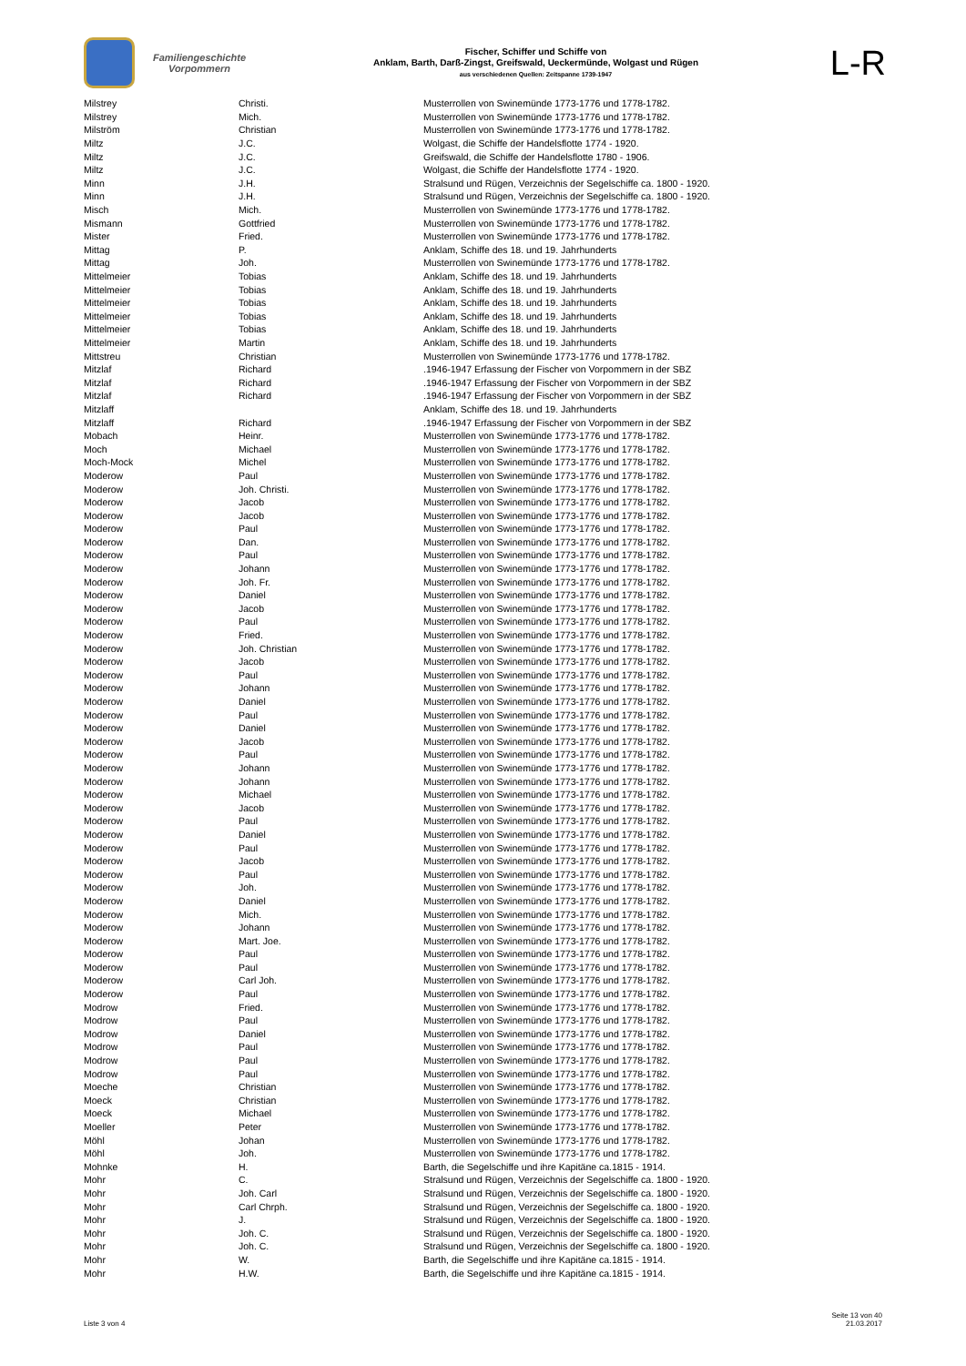Familiengeschichte
Vorpommern
Fischer, Schiffer und Schiffe von
Anklam, Barth, Darß-Zingst, Greifswald, Ueckermünde, Wolgast und Rügen
aus verschiedenen Quellen: Zeitspanne 1739-1947
L-R
| Milstrey | Christi. | Musterrollen von Swinemünde 1773-1776 und 1778-1782. |
| Milstrey | Mich. | Musterrollen von Swinemünde 1773-1776 und 1778-1782. |
| Milström | Christian | Musterrollen von Swinemünde 1773-1776 und 1778-1782. |
| Miltz | J.C. | Wolgast, die Schiffe der Handelsflotte 1774 - 1920. |
| Miltz | J.C. | Greifswald, die Schiffe der Handelsflotte 1780 - 1906. |
| Miltz | J.C. | Wolgast, die Schiffe der Handelsflotte 1774 - 1920. |
| Minn | J.H. | Stralsund und Rügen, Verzeichnis der Segelschiffe ca. 1800 - 1920. |
| Minn | J.H. | Stralsund und Rügen, Verzeichnis der Segelschiffe ca. 1800 - 1920. |
| Misch | Mich. | Musterrollen von Swinemünde 1773-1776 und 1778-1782. |
| Mismann | Gottfried | Musterrollen von Swinemünde 1773-1776 und 1778-1782. |
| Mister | Fried. | Musterrollen von Swinemünde 1773-1776 und 1778-1782. |
| Mittag | P. | Anklam, Schiffe des 18. und 19. Jahrhunderts |
| Mittag | Joh. | Musterrollen von Swinemünde 1773-1776 und 1778-1782. |
| Mittelmeier | Tobias | Anklam, Schiffe des 18. und 19. Jahrhunderts |
| Mittelmeier | Tobias | Anklam, Schiffe des 18. und 19. Jahrhunderts |
| Mittelmeier | Tobias | Anklam, Schiffe des 18. und 19. Jahrhunderts |
| Mittelmeier | Tobias | Anklam, Schiffe des 18. und 19. Jahrhunderts |
| Mittelmeier | Tobias | Anklam, Schiffe des 18. und 19. Jahrhunderts |
| Mittelmeier | Martin | Anklam, Schiffe des 18. und 19. Jahrhunderts |
| Mittstreu | Christian | Musterrollen von Swinemünde 1773-1776 und 1778-1782. |
| Mitzlaf | Richard | .1946-1947 Erfassung der Fischer von Vorpommern in der SBZ |
| Mitzlaf | Richard | .1946-1947 Erfassung der Fischer von Vorpommern in der SBZ |
| Mitzlaf | Richard | .1946-1947 Erfassung der Fischer von Vorpommern in der SBZ |
| Mitzlaff | | Anklam, Schiffe des 18. und 19. Jahrhunderts |
| Mitzlaff | Richard | .1946-1947 Erfassung der Fischer von Vorpommern in der SBZ |
| Mobach | Heinr. | Musterrollen von Swinemünde 1773-1776 und 1778-1782. |
| Moch | Michael | Musterrollen von Swinemünde 1773-1776 und 1778-1782. |
| Moch-Mock | Michel | Musterrollen von Swinemünde 1773-1776 und 1778-1782. |
| Moderow | Paul | Musterrollen von Swinemünde 1773-1776 und 1778-1782. |
| Moderow | Joh. Christi. | Musterrollen von Swinemünde 1773-1776 und 1778-1782. |
| Moderow | Jacob | Musterrollen von Swinemünde 1773-1776 und 1778-1782. |
| Moderow | Jacob | Musterrollen von Swinemünde 1773-1776 und 1778-1782. |
| Moderow | Paul | Musterrollen von Swinemünde 1773-1776 und 1778-1782. |
| Moderow | Dan. | Musterrollen von Swinemünde 1773-1776 und 1778-1782. |
| Moderow | Paul | Musterrollen von Swinemünde 1773-1776 und 1778-1782. |
| Moderow | Johann | Musterrollen von Swinemünde 1773-1776 und 1778-1782. |
| Moderow | Joh. Fr. | Musterrollen von Swinemünde 1773-1776 und 1778-1782. |
| Moderow | Daniel | Musterrollen von Swinemünde 1773-1776 und 1778-1782. |
| Moderow | Jacob | Musterrollen von Swinemünde 1773-1776 und 1778-1782. |
| Moderow | Paul | Musterrollen von Swinemünde 1773-1776 und 1778-1782. |
| Moderow | Fried. | Musterrollen von Swinemünde 1773-1776 und 1778-1782. |
| Moderow | Joh. Christian | Musterrollen von Swinemünde 1773-1776 und 1778-1782. |
| Moderow | Jacob | Musterrollen von Swinemünde 1773-1776 und 1778-1782. |
| Moderow | Paul | Musterrollen von Swinemünde 1773-1776 und 1778-1782. |
| Moderow | Johann | Musterrollen von Swinemünde 1773-1776 und 1778-1782. |
| Moderow | Daniel | Musterrollen von Swinemünde 1773-1776 und 1778-1782. |
| Moderow | Paul | Musterrollen von Swinemünde 1773-1776 und 1778-1782. |
| Moderow | Daniel | Musterrollen von Swinemünde 1773-1776 und 1778-1782. |
| Moderow | Jacob | Musterrollen von Swinemünde 1773-1776 und 1778-1782. |
| Moderow | Paul | Musterrollen von Swinemünde 1773-1776 und 1778-1782. |
| Moderow | Johann | Musterrollen von Swinemünde 1773-1776 und 1778-1782. |
| Moderow | Johann | Musterrollen von Swinemünde 1773-1776 und 1778-1782. |
| Moderow | Michael | Musterrollen von Swinemünde 1773-1776 und 1778-1782. |
| Moderow | Jacob | Musterrollen von Swinemünde 1773-1776 und 1778-1782. |
| Moderow | Paul | Musterrollen von Swinemünde 1773-1776 und 1778-1782. |
| Moderow | Daniel | Musterrollen von Swinemünde 1773-1776 und 1778-1782. |
| Moderow | Paul | Musterrollen von Swinemünde 1773-1776 und 1778-1782. |
| Moderow | Jacob | Musterrollen von Swinemünde 1773-1776 und 1778-1782. |
| Moderow | Paul | Musterrollen von Swinemünde 1773-1776 und 1778-1782. |
| Moderow | Joh. | Musterrollen von Swinemünde 1773-1776 und 1778-1782. |
| Moderow | Daniel | Musterrollen von Swinemünde 1773-1776 und 1778-1782. |
| Moderow | Mich. | Musterrollen von Swinemünde 1773-1776 und 1778-1782. |
| Moderow | Johann | Musterrollen von Swinemünde 1773-1776 und 1778-1782. |
| Moderow | Mart. Joe. | Musterrollen von Swinemünde 1773-1776 und 1778-1782. |
| Moderow | Paul | Musterrollen von Swinemünde 1773-1776 und 1778-1782. |
| Moderow | Paul | Musterrollen von Swinemünde 1773-1776 und 1778-1782. |
| Moderow | Carl Joh. | Musterrollen von Swinemünde 1773-1776 und 1778-1782. |
| Moderow | Paul | Musterrollen von Swinemünde 1773-1776 und 1778-1782. |
| Modrow | Fried. | Musterrollen von Swinemünde 1773-1776 und 1778-1782. |
| Modrow | Paul | Musterrollen von Swinemünde 1773-1776 und 1778-1782. |
| Modrow | Daniel | Musterrollen von Swinemünde 1773-1776 und 1778-1782. |
| Modrow | Paul | Musterrollen von Swinemünde 1773-1776 und 1778-1782. |
| Modrow | Paul | Musterrollen von Swinemünde 1773-1776 und 1778-1782. |
| Modrow | Paul | Musterrollen von Swinemünde 1773-1776 und 1778-1782. |
| Moeche | Christian | Musterrollen von Swinemünde 1773-1776 und 1778-1782. |
| Moeck | Christian | Musterrollen von Swinemünde 1773-1776 und 1778-1782. |
| Moeck | Michael | Musterrollen von Swinemünde 1773-1776 und 1778-1782. |
| Moeller | Peter | Musterrollen von Swinemünde 1773-1776 und 1778-1782. |
| Möhl | Johan | Musterrollen von Swinemünde 1773-1776 und 1778-1782. |
| Möhl | Joh. | Musterrollen von Swinemünde 1773-1776 und 1778-1782. |
| Mohnke | H. | Barth, die Segelschiffe und ihre Kapitäne ca.1815 - 1914. |
| Mohr | C. | Stralsund und Rügen, Verzeichnis der Segelschiffe ca. 1800 - 1920. |
| Mohr | Joh. Carl | Stralsund und Rügen, Verzeichnis der Segelschiffe ca. 1800 - 1920. |
| Mohr | Carl Chrph. | Stralsund und Rügen, Verzeichnis der Segelschiffe ca. 1800 - 1920. |
| Mohr | J. | Stralsund und Rügen, Verzeichnis der Segelschiffe ca. 1800 - 1920. |
| Mohr | Joh. C. | Stralsund und Rügen, Verzeichnis der Segelschiffe ca. 1800 - 1920. |
| Mohr | Joh. C. | Stralsund und Rügen, Verzeichnis der Segelschiffe ca. 1800 - 1920. |
| Mohr | W. | Barth, die Segelschiffe und ihre Kapitäne ca.1815 - 1914. |
| Mohr | H.W. | Barth, die Segelschiffe und ihre Kapitäne ca.1815 - 1914. |
Liste 3 von 4
Seite 13 von 40
21.03.2017